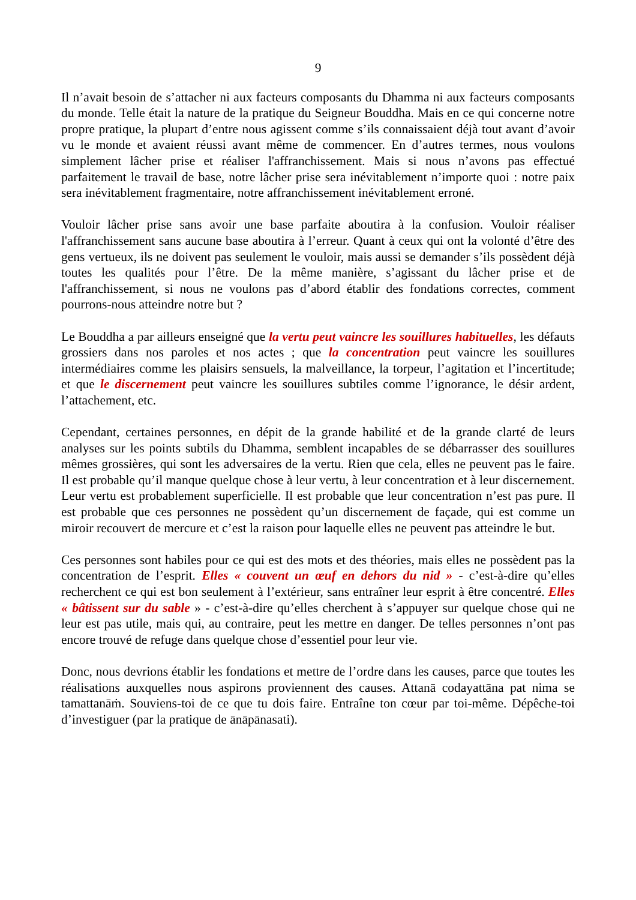9
Il n’avait besoin de s’attacher ni aux facteurs composants du Dhamma ni aux facteurs composants du monde. Telle était la nature de la pratique du Seigneur Bouddha. Mais en ce qui concerne notre propre pratique, la plupart d’entre nous agissent comme s’ils connaissaient déjà tout avant d’avoir vu le monde et avaient réussi avant même de commencer. En d’autres termes, nous voulons simplement lâcher prise et réaliser l'affranchissement. Mais si nous n’avons pas effectué parfaitement le travail de base, notre lâcher prise sera inévitablement n’importe quoi : notre paix sera inévitablement fragmentaire, notre affranchissement inévitablement erroné.
Vouloir lâcher prise sans avoir une base parfaite aboutira à la confusion. Vouloir réaliser l'affranchissement sans aucune base aboutira à l’erreur. Quant à ceux qui ont la volonté d’être des gens vertueux, ils ne doivent pas seulement le vouloir, mais aussi se demander s’ils possèdent déjà toutes les qualités pour l’être. De la même manière, s’agissant du lâcher prise et de l'affranchissement, si nous ne voulons pas d’abord établir des fondations correctes, comment pourrons-nous atteindre notre but ?
Le Bouddha a par ailleurs enseigné que la vertu peut vaincre les souillures habituelles, les défauts grossiers dans nos paroles et nos actes ; que la concentration peut vaincre les souillures intermédiaires comme les plaisirs sensuels, la malveillance, la torpeur, l’agitation et l’incertitude; et que le discernement peut vaincre les souillures subtiles comme l’ignorance, le désir ardent, l’attachement, etc.
Cependant, certaines personnes, en dépit de la grande habilité et de la grande clarté de leurs analyses sur les points subtils du Dhamma, semblent incapables de se débarrasser des souillures mêmes grossières, qui sont les adversaires de la vertu. Rien que cela, elles ne peuvent pas le faire. Il est probable qu’il manque quelque chose à leur vertu, à leur concentration et à leur discernement. Leur vertu est probablement superficielle. Il est probable que leur concentration n’est pas pure. Il est probable que ces personnes ne possèdent qu’un discernement de façade, qui est comme un miroir recouvert de mercure et c’est la raison pour laquelle elles ne peuvent pas atteindre le but.
Ces personnes sont habiles pour ce qui est des mots et des théories, mais elles ne possèdent pas la concentration de l’esprit. Elles « couvent un œuf en dehors du nid » - c’est-à-dire qu’elles recherchent ce qui est bon seulement à l’extérieur, sans entraîner leur esprit à être concentré. Elles « bâtissent sur du sable » - c’est-à-dire qu’elles cherchent à s’appuyer sur quelque chose qui ne leur est pas utile, mais qui, au contraire, peut les mettre en danger. De telles personnes n’ont pas encore trouvé de refuge dans quelque chose d’essentiel pour leur vie.
Donc, nous devrions établir les fondations et mettre de l’ordre dans les causes, parce que toutes les réalisations auxquelles nous aspirons proviennent des causes. Attanā codayattāna pat nima se tamattanāṁ. Souviens-toi de ce que tu dois faire. Entraîne ton cœur par toi-même. Dépêche-toi d’investiguer (par la pratique de ānāpānasati).